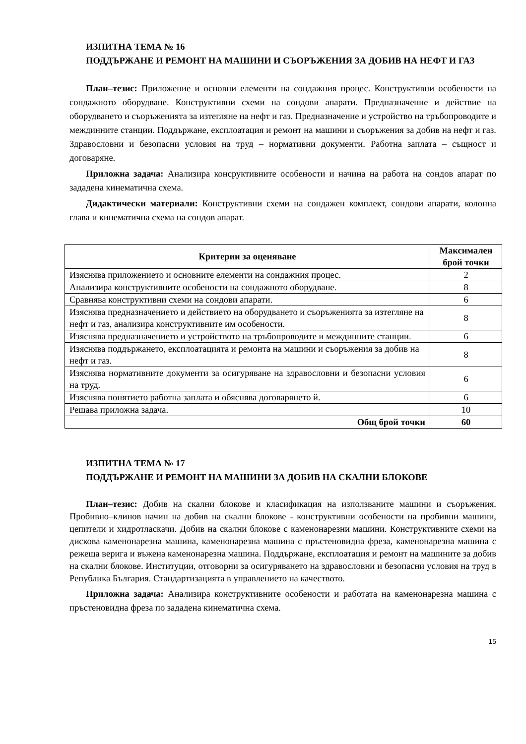ИЗПИТНА ТЕМА № 16
ПОДДЪРЖАНЕ И РЕМОНТ НА МАШИНИ И СЪОРЪЖЕНИЯ ЗА ДОБИВ НА НЕФТ И ГАЗ
План–тезис: Приложение и основни елементи на сондажния процес. Конструктивни особености на сондажното оборудване. Конструктивни схеми на сондови апарати. Предназначение и действие на оборудването и съоръженията за изтегляне на нефт и газ. Предназначение и устройство на тръбопроводите и междинните станции. Поддържане, експлоатация и ремонт на машини и съоръжения за добив на нефт и газ. Здравословни и безопасни условия на труд – нормативни документи. Работна заплата – същност и договаряне.
Приложна задача: Анализира консруктивните особености и начина на работа на сондов апарат по зададена кинематична схема.
Дидактически материали: Конструктивни схеми на сондажен комплект, сондови апарати, колонна глава и кинематична схема на сондов апарат.
| Критерии за оценяване | Максимален брой точки |
| --- | --- |
| Изяснява приложението и основните елементи на сондажния процес. | 2 |
| Анализира конструктивните особености на сондажното оборудване. | 8 |
| Сравнява конструктивни схеми на сондови апарати. | 6 |
| Изяснява предназначението и действието на оборудването и съоръженията за изтегляне на нефт и газ, анализира конструктивните им особености. | 8 |
| Изяснява предназначението и устройството на тръбопроводите и междинните станции. | 6 |
| Изяснява поддържането, експлоатацията и ремонта на машини и съоръжения за добив на нефт и газ. | 8 |
| Изяснява нормативните документи за осигуряване на здравословни и безопасни условия на труд. | 6 |
| Изяснява понятието работна заплата и обяснява договарянето й. | 6 |
| Решава приложна задача. | 10 |
| Общ брой точки | 60 |
ИЗПИТНА ТЕМА № 17
ПОДДЪРЖАНЕ И РЕМОНТ НА МАШИНИ ЗА ДОБИВ НА СКАЛНИ БЛОКОВЕ
План–тезис: Добив на скални блокове и класификация на използваните машини и съоръжения. Пробивно–клинов начин на добив на скални блокове - конструктивни особености на пробивни машини, цепители и хидротласкачи. Добив на скални блокове с каменонарезни машини. Конструктивните схеми на дискова каменонарезна машина, каменонарезна машина с пръстеновидна фреза, каменонарезна машина с режеща верига и въжена каменонарезна машина. Поддържане, експлоатация и ремонт на машините за добив на скални блокове. Институции, отговорни за осигуряването на здравословни и безопасни условия на труд в Република България. Стандартизацията в управлението на качеството.
Приложна задача: Анализира конструктивните особености и работата на каменонарезна машина с пръстеновидна фреза по зададена кинематична схема.
15